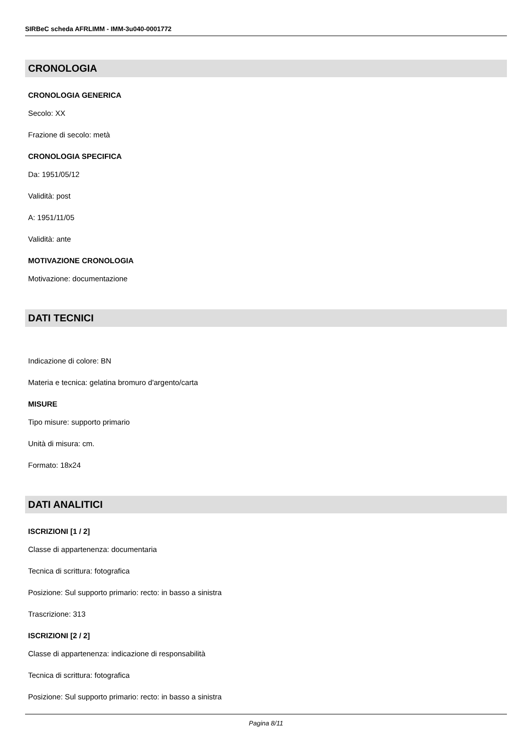SIRBeC scheda AFRLIMM - IMM-3u040-0001772
CRONOLOGIA
CRONOLOGIA GENERICA
Secolo: XX
Frazione di secolo: metà
CRONOLOGIA SPECIFICA
Da: 1951/05/12
Validità: post
A: 1951/11/05
Validità: ante
MOTIVAZIONE CRONOLOGIA
Motivazione: documentazione
DATI TECNICI
Indicazione di colore: BN
Materia e tecnica: gelatina bromuro d'argento/carta
MISURE
Tipo misure: supporto primario
Unità di misura: cm.
Formato: 18x24
DATI ANALITICI
ISCRIZIONI [1 / 2]
Classe di appartenenza: documentaria
Tecnica di scrittura: fotografica
Posizione: Sul supporto primario: recto: in basso a sinistra
Trascrizione: 313
ISCRIZIONI [2 / 2]
Classe di appartenenza: indicazione di responsabilità
Tecnica di scrittura: fotografica
Posizione: Sul supporto primario: recto: in basso a sinistra
Pagina 8/11